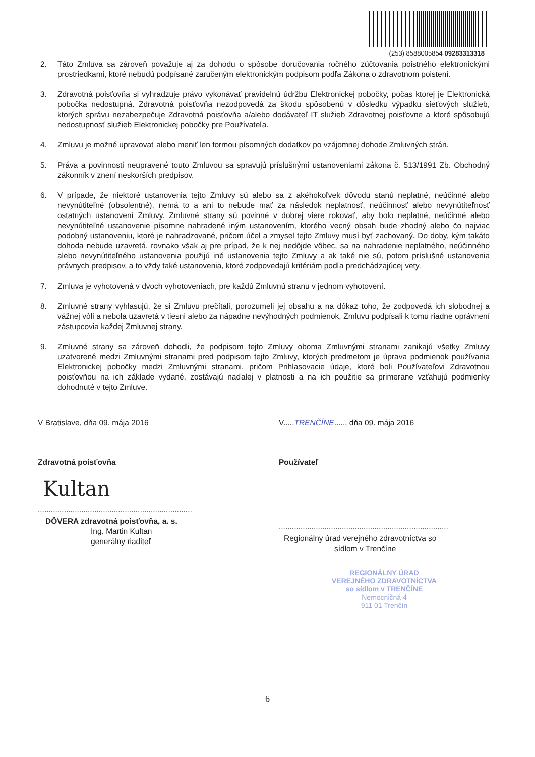(253) 8588005854 09283313318
2. Táto Zmluva sa zároveň považuje aj za dohodu o spôsobe doručovania ročného zúčtovania poistného elektronickými prostriedkami, ktoré nebudú podpísané zaručeným elektronickým podpisom podľa Zákona o zdravotnom poistení.
3. Zdravotná poisťovňa si vyhradzuje právo vykonávať pravidelnú údržbu Elektronickej pobočky, počas ktorej je Elektronická pobočka nedostupná. Zdravotná poisťovňa nezodpovedá za škodu spôsobenú v dôsledku výpadku sieťových služieb, ktorých správu nezabezpečuje Zdravotná poisťovňa a/alebo dodávateľ IT služieb Zdravotnej poisťovne a ktoré spôsobujú nedostupnosť služieb Elektronickej pobočky pre Používateľa.
4. Zmluvu je možné upravovať alebo meniť len formou písomných dodatkov po vzájomnej dohode Zmluvných strán.
5. Práva a povinnosti neupravené touto Zmluvou sa spravujú príslušnými ustanoveniami zákona č. 513/1991 Zb. Obchodný zákonník v znení neskorších predpisov.
6. V prípade, že niektoré ustanovenia tejto Zmluvy sú alebo sa z akéhokoľvek dôvodu stanú neplatné, neúčinné alebo nevynútiteľné (obsolentné), nemá to a ani to nebude mať za následok neplatnosť, neúčinnosť alebo nevynútiteľnosť ostatných ustanovení Zmluvy. Zmluvné strany sú povinné v dobrej viere rokovať, aby bolo neplatné, neúčinné alebo nevynútiteľné ustanovenie písomne nahradené iným ustanovením, ktorého vecný obsah bude zhodný alebo čo najviac podobný ustanoveniu, ktoré je nahradzované, pričom účel a zmysel tejto Zmluvy musí byť zachovaný. Do doby, kým takáto dohoda nebude uzavretá, rovnako však aj pre prípad, že k nej nedôjde vôbec, sa na nahradenie neplatného, neúčinného alebo nevynútiteľného ustanovenia použijú iné ustanovenia tejto Zmluvy a ak také nie sú, potom príslušné ustanovenia právnych predpisov, a to vždy také ustanovenia, ktoré zodpovedajú kritériám podľa predchádzajúcej vety.
7. Zmluva je vyhotovená v dvoch vyhotoveniach, pre každú Zmluvnú stranu v jednom vyhotovení.
8. Zmluvné strany vyhlasujú, že si Zmluvu prečítali, porozumeli jej obsahu a na dôkaz toho, že zodpovedá ich slobodnej a vážnej vôli a nebola uzavretá v tiesni alebo za nápadne nevýhodných podmienok, Zmluvu podpísali k tomu riadne oprávnení zástupcovia každej Zmluvnej strany.
9. Zmluvné strany sa zároveň dohodli, že podpisom tejto Zmluvy oboma Zmluvnými stranami zanikajú všetky Zmluvy uzatvorené medzi Zmluvnými stranami pred podpisom tejto Zmluvy, ktorých predmetom je úprava podmienok používania Elektronickej pobočky medzi Zmluvnými stranami, pričom Prihlasovacie údaje, ktoré boli Používateľovi Zdravotnou poisťovňou na ich základe vydané, zostávajú naďalej v platnosti a na ich použitie sa primerane vzťahujú podmienky dohodnuté v tejto Zmluve.
V Bratislave, dňa 09. mája 2016
Zdravotná poisťovňa
Kultan
.......................................................................
DÔVERA zdravotná poisťovňa, a. s.
Ing. Martin Kultan
generálny riaditeľ
V.....TRENČÍNE....., dňa 09. mája 2016
Používateľ
..............................................................................
Regionálny úrad verejného zdravotníctva so
sídlom v Trenčíne
REGIONÁLNY ÚRAD
VEREJNÉHO ZDRAVOTNÍCTVA
so sídlom v TRENČÍNE
Nemocničná 4
911 01 Trenčín
6